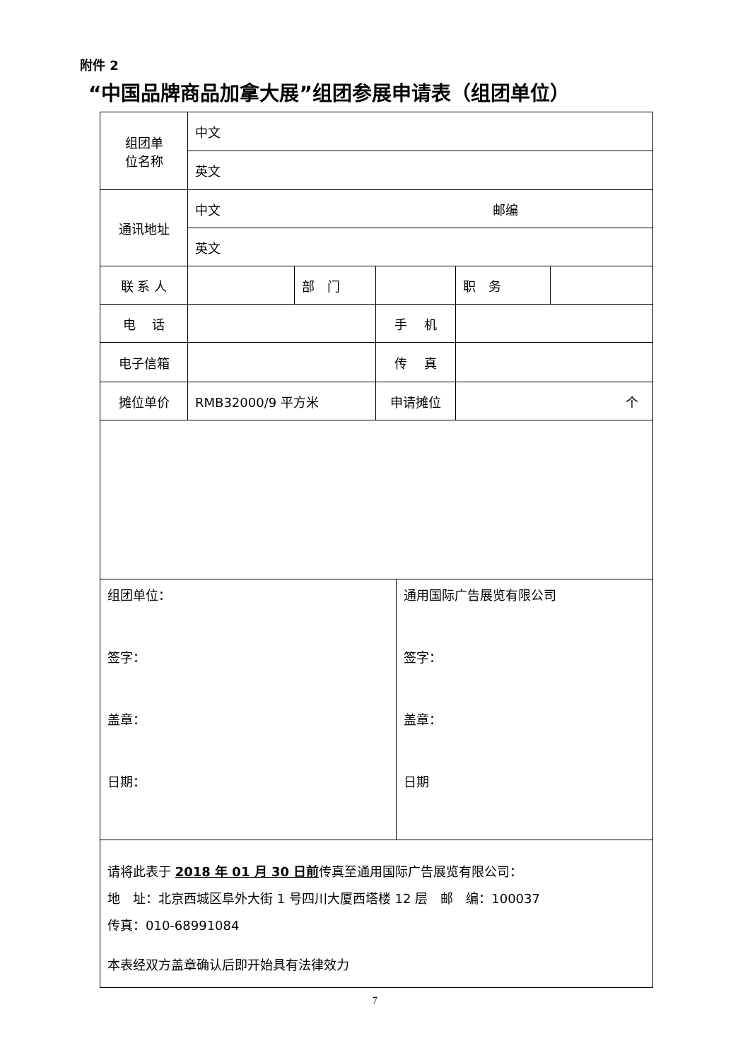附件 2
“中国品牌商品加拿大展”组团参展申请表（组团单位）
| 组团单 位名称 | 中文 | | | | |
| | 英文 | | | | |
| 通讯地址 | 中文 邮编 | | | | |
| | 英文 | | | | |
| 联 系 人 | | 部 门 | | 职 务 | |
| 电 话 | | | 手 机 | | |
| 电子信箱 | | | 传 真 | | |
| 摊位单价 | RMB32000/9 平方米 | | 申请摊位 | 个 | |
| 组团单位： 签字： 盖章： 日期： | 通用国际广告展览有限公司 签字： 盖章： 日期 |
| 请将此表于 2018 年 01 月 30 日前 传真至通用国际广告展览有限公司： 地 址：北京西城区阜外大街 1 号四川大厦西塔楼 12 层 邮 编：100037 传真：010-68991084 本表经双方盖章确认后即开始具有法律效力 | |
7